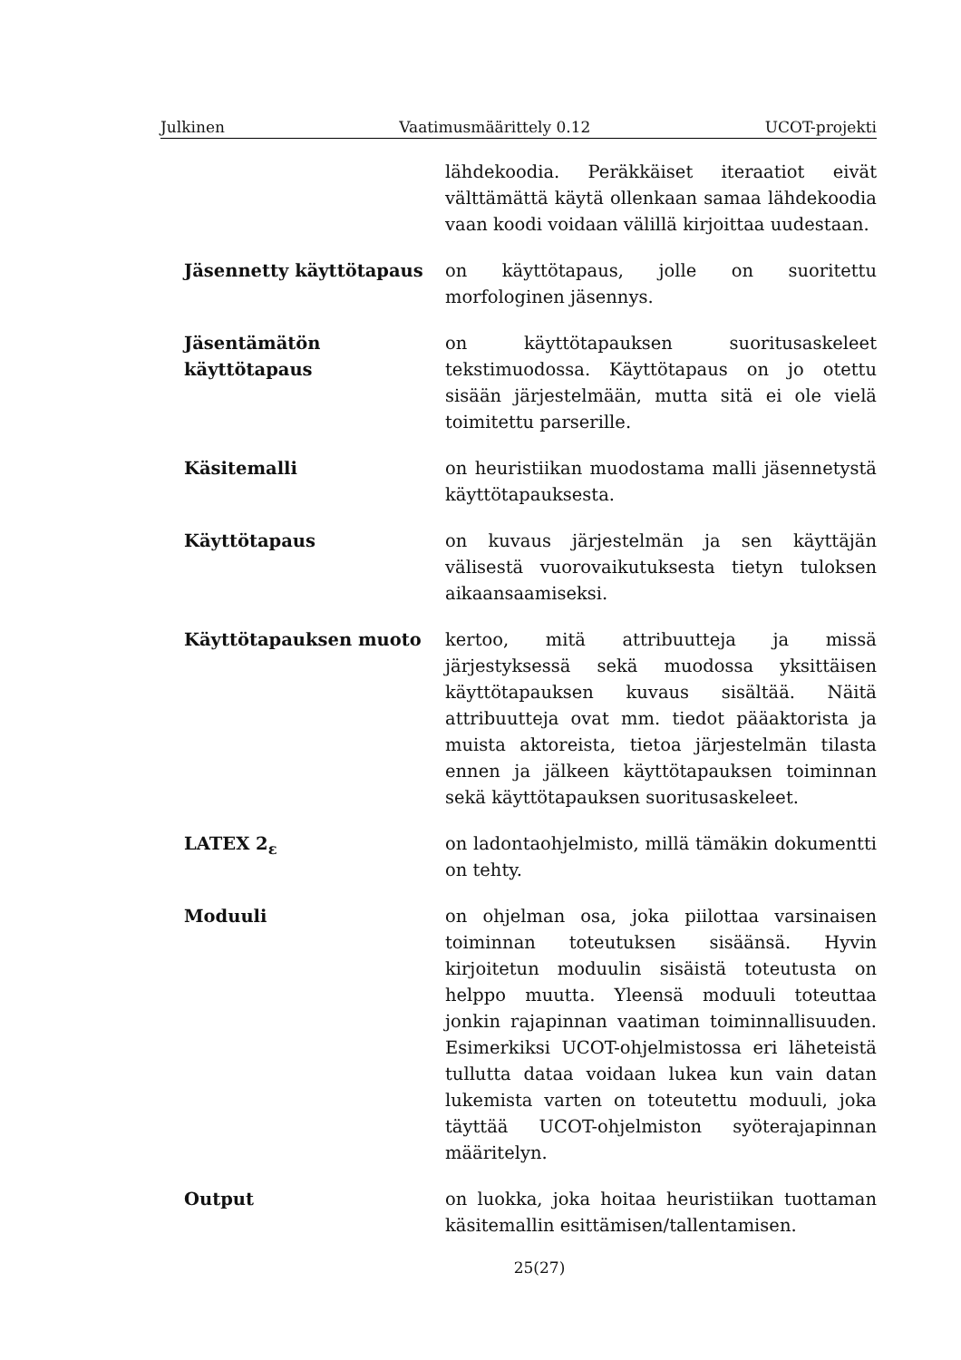Julkinen Vaatimusmäärittely 0.12 UCOT-projekti
lähdekoodia. Peräkkäiset iteraatiot eivät välttämättä käytä ollenkaan samaa lähdekoodia vaan koodi voidaan välillä kirjoittaa uudestaan.
Jäsennetty käyttötapaus on käyttötapaus, jolle on suoritettu morfologinen jäsennys.
Jäsentämätön käyttötapaus
on käyttötapauksen suoritusaskeleet tekstimuodossa. Käyttötapaus on jo otettu sisään järjestelmään, mutta sitä ei ole vielä toimitettu parserille.
Käsitemalli on heuristiikan muodostama malli jäsennetystä käyttötapauksesta.
Käyttötapaus on kuvaus järjestelmän ja sen käyttäjän välisestä vuorovaikutuksesta tietyn tuloksen aikaansaamiseksi.
Käyttötapauksen muoto kertoo, mitä attribuutteja ja missä järjestyksessä sekä muodossa yksittäisen käyttötapauksen kuvaus sisältää. Näitä attribuutteja ovat mm. tiedot pääaktorista ja muista aktoreista, tietoa järjestelmän tilasta ennen ja jälkeen käyttötapauksen toiminnan sekä käyttötapauksen suoritusaskeleet.
LATEX 2<sub>ε</sub> on ladontaohjelmisto, millä tämäkin dokumentti on tehty.
Moduuli on ohjelman osa, joka piilottaa varsinaisen toiminnan toteutuksen sisäänsä. Hyvin kirjoitetun moduulin sisäistä toteutusta on helppo muutta. Yleensä moduuli toteuttaa jonkin rajapinnan vaatiman toiminnallisuuden. Esimerkiksi UCOT-ohjelmistossa eri läheteistä tullutta dataa voidaan lukea kun vain datan lukemista varten on toteutettu moduuli, joka täyttää UCOT-ohjelmiston syöterajapinnan määritelyn.
Output on luokka, joka hoitaa heuristiikan tuottaman käsitemallin esittämisen/tallentamisen.
25(27)